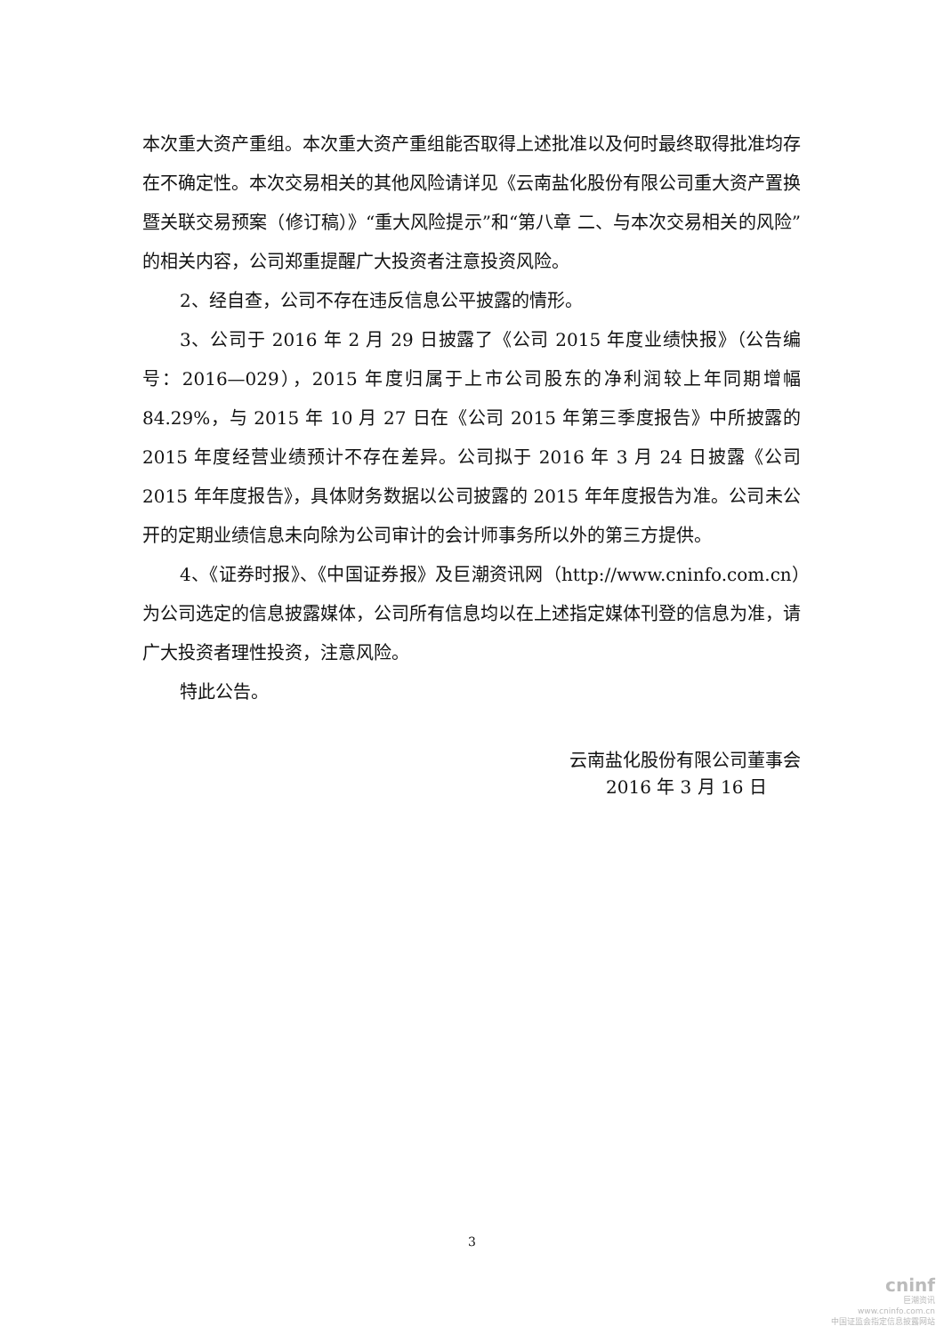本次重大资产重组。本次重大资产重组能否取得上述批准以及何时最终取得批准均存在不确定性。本次交易相关的其他风险请详见《云南盐化股份有限公司重大资产置换暨关联交易预案（修订稿）》“重大风险提示”和“第八章 二、与本次交易相关的风险”的相关内容，公司郑重提醒广大投资者注意投资风险。
2、经自查，公司不存在违反信息公平披露的情形。
3、公司于 2016 年 2 月 29 日披露了《公司 2015 年度业绩快报》（公告编号：2016—029），2015 年度归属于上市公司股东的净利润较上年同期增幅 84.29%，与 2015 年 10 月 27 日在《公司 2015 年第三季度报告》中所披露的 2015 年度经营业绩预计不存在差异。公司拟于 2016 年 3 月 24 日披露《公司 2015 年年度报告》，具体财务数据以公司披露的 2015 年年度报告为准。公司未公开的定期业绩信息未向除为公司审计的会计师事务所以外的第三方提供。
4、《证券时报》、《中国证券报》及巨潮资讯网（http://www.cninfo.com.cn）为公司选定的信息披露媒体，公司所有信息均以在上述指定媒体刊登的信息为准，请广大投资者理性投资，注意风险。
特此公告。
云南盐化股份有限公司董事会
2016 年 3 月 16 日
3
cninf
巨潮资讯
www.cninfo.com.cn
中国证监会指定信息披露网站